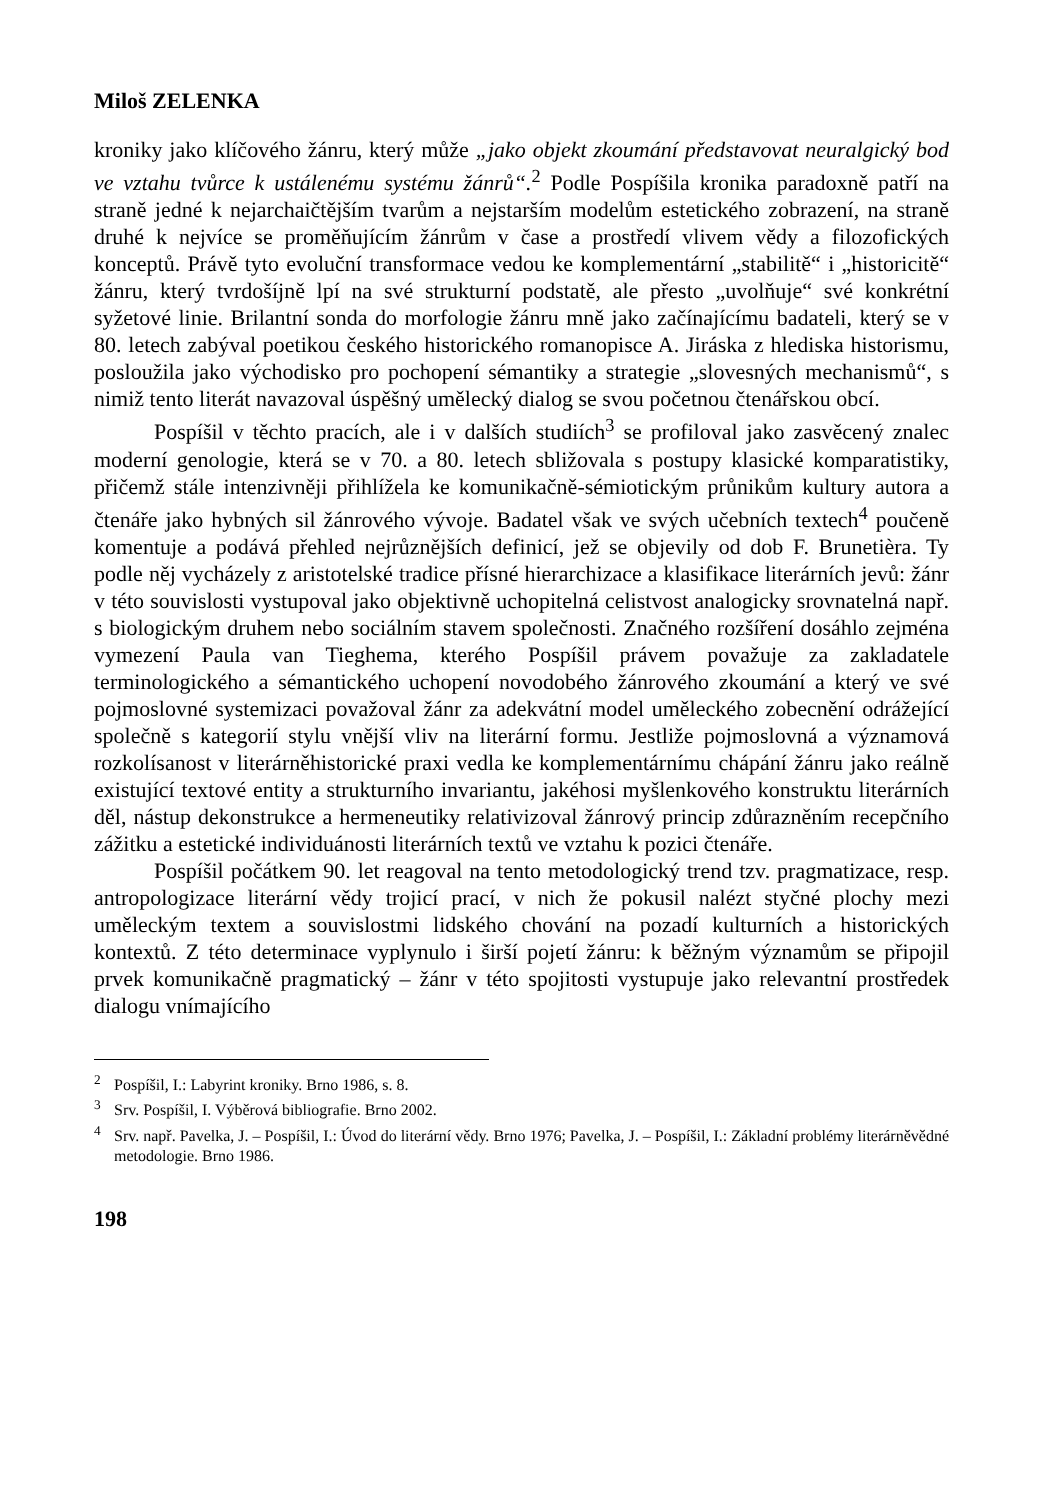Miloš ZELENKA
kroniky jako klíčového žánru, který může „jako objekt zkoumání představovat neuralgický bod ve vztahu tvůrce k ustálenému systému žánrů“.<sup>2</sup> Podle Pospíšila kronika paradoxně patří na straně jedné k nejarchaičtějším tvarům a nejstarším modelům estetického zobrazení, na straně druhé k nejvíce se proměňujícím žánrům v čase a prostředí vlivem vědy a filozofických konceptů. Právě tyto evoluční transformace vedou ke komplementární „stabilitě“ i „historicitě“ žánru, který tvrdošíjně lpí na své strukturní podstatě, ale přesto „uvolňuje“ své konkrétní syžetové linie. Brilantní sonda do morfologie žánru mně jako začínajícímu badateli, který se v 80. letech zabýval poetikou českého historického romanopisce A. Jiráska z hlediska historismu, posloužila jako východisko pro pochopení sémantiky a strategie „slovesných mechanismů“, s nimiž tento literát navazoval úspěšný umělecký dialog se svou početnou čtenářskou obcí.
Pospíšil v těchto pracích, ale i v dalších studiích<sup>3</sup> se profiloval jako zasvěcený znalec moderní genologie, která se v 70. a 80. letech sbližovala s postupy klasické komparatistiky, přičemž stále intenzivněji přihlížela ke komunikačně-sémiotickým průnikům kultury autora a čtenáře jako hybných sil žánrového vývoje. Badatel však ve svých učebních textech<sup>4</sup> poučeně komentuje a podává přehled nejrůznějších definicí, jež se objevily od dob F. Brunetièra. Ty podle něj vycházely z aristotelské tradice přísné hierarchizace a klasifikace literárních jevů: žánr v této souvislosti vystupoval jako objektivně uchopitelná celistvost analogicky srovnatelná např. s biologickým druhem nebo sociálním stavem společnosti. Značného rozšíření dosáhlo zejména vymezení Paula van Tieghema, kterého Pospíšil právem považuje za zakladatele terminologického a sémantického uchopení novodobého žánrového zkoumání a který ve své pojmoslovné systemizaci považoval žánr za adekvátní model uměleckého zobecnění odrážející společně s kategorií stylu vnější vliv na literární formu. Jestliže pojmoslovná a významová rozkolísanost v literárněhistorické praxi vedla ke komplementárnímu chápání žánru jako reálně existující textové entity a strukturního invariantu, jakéhosi myšlenkového konstruktu literárních děl, nástup dekonstrukce a hermeneutiky relativizoval žánrový princip zdůrazněním recepčního zážitku a estetické individuánosti literárních textů ve vztahu k pozici čtenáře.
Pospíšil počátkem 90. let reagoval na tento metodologický trend tzv. pragmatizace, resp. antropologizace literární vědy trojicí prací, v nich že pokusil nalézt styčné plochy mezi uměleckým textem a souvislostmi lidského chování na pozadí kulturních a historických kontextů. Z této determinace vyplynulo i širší pojetí žánru: k běžným významům se připojil prvek komunikačně pragmatický – žánr v této spojitosti vystupuje jako relevantní prostředek dialogu vnímajícího
<sup>2</sup> Pospíšil, I.: Labyrint kroniky. Brno 1986, s. 8.
<sup>3</sup> Srv. Pospíšil, I. Výběrová bibliografie. Brno 2002.
<sup>4</sup> Srv. např. Pavelka, J. – Pospíšil, I.: Úvod do literární vědy. Brno 1976; Pavelka, J. – Pospíšil, I.: Základní problémy literárněvědné metodologie. Brno 1986.
198